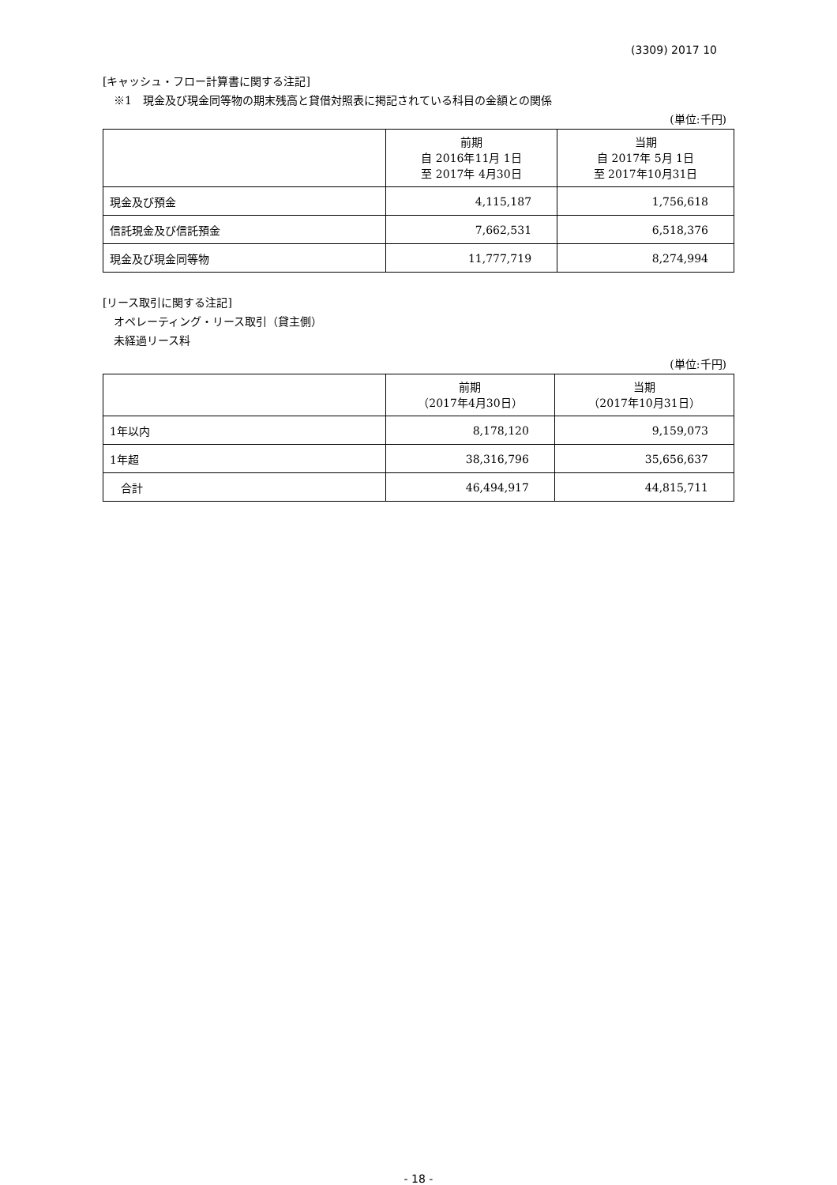(3309) 2017 10
[キャッシュ・フロー計算書に関する注記]
※1　現金及び現金同等物の期末残高と貸借対照表に掲記されている科目の金額との関係
(単位:千円)
| | 前期 自 2016年11月 1日 至 2017年 4月30日 | 当期 自 2017年 5月 1日 至 2017年10月31日 |
| --- | --- | --- |
| 現金及び預金 | 4,115,187 | 1,756,618 |
| 信託現金及び信託預金 | 7,662,531 | 6,518,376 |
| 現金及び現金同等物 | 11,777,719 | 8,274,994 |
[リース取引に関する注記]
オペレーティング・リース取引（貸主側）
未経過リース料
(単位:千円)
| | 前期 （2017年4月30日） | 当期 （2017年10月31日） |
| --- | --- | --- |
| 1年以内 | 8,178,120 | 9,159,073 |
| 1年超 | 38,316,796 | 35,656,637 |
| 合計 | 46,494,917 | 44,815,711 |
- 18 -